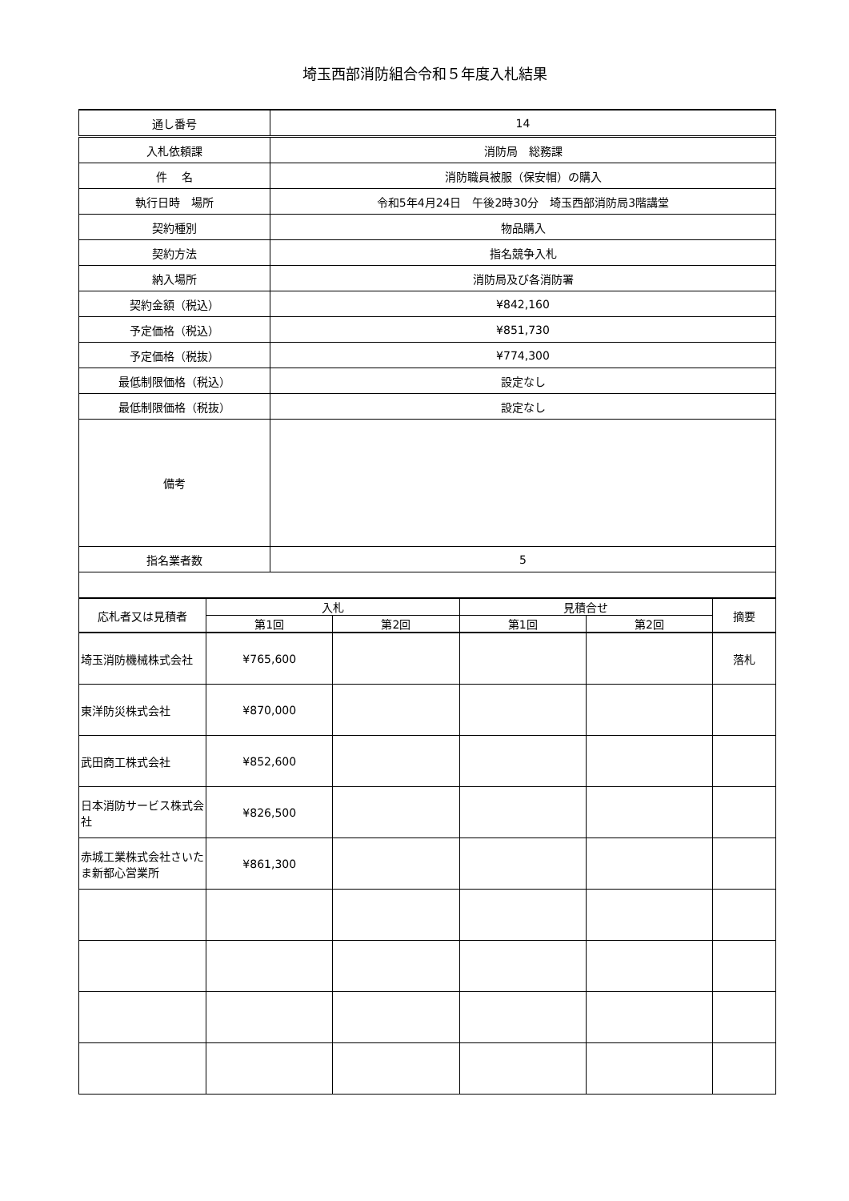埼玉西部消防組合令和５年度入札結果
| 通し番号 | 14 |
| 入札依頼課 | 消防局 総務課 |
| 件 名 | 消防職員被服（保安帽）の購入 |
| 執行日時 場所 | 令和5年4月24日 午後2時30分 埼玉西部消防局3階講堂 |
| 契約種別 | 物品購入 |
| 契約方法 | 指名競争入札 |
| 納入場所 | 消防局及び各消防署 |
| 契約金額（税込） | ¥842,160 |
| 予定価格（税込） | ¥851,730 |
| 予定価格（税抜） | ¥774,300 |
| 最低制限価格（税込） | 設定なし |
| 最低制限価格（税抜） | 設定なし |
| 備考 | |
| 指名業者数 | 5 |
| 応札者又は見積者 | 入札 | | 見積合せ | | 摘要 |
| --- | --- | --- | --- | --- | --- |
| | 第1回 | 第2回 | 第1回 | 第2回 | |
| 埼玉消防機械株式会社 | ¥765,600 | | | | 落札 |
| 東洋防災株式会社 | ¥870,000 | | | | |
| 武田商工株式会社 | ¥852,600 | | | | |
| 日本消防サービス株式会社 | ¥826,500 | | | | |
| 赤城工業株式会社さいたま新都心営業所 | ¥861,300 | | | | |